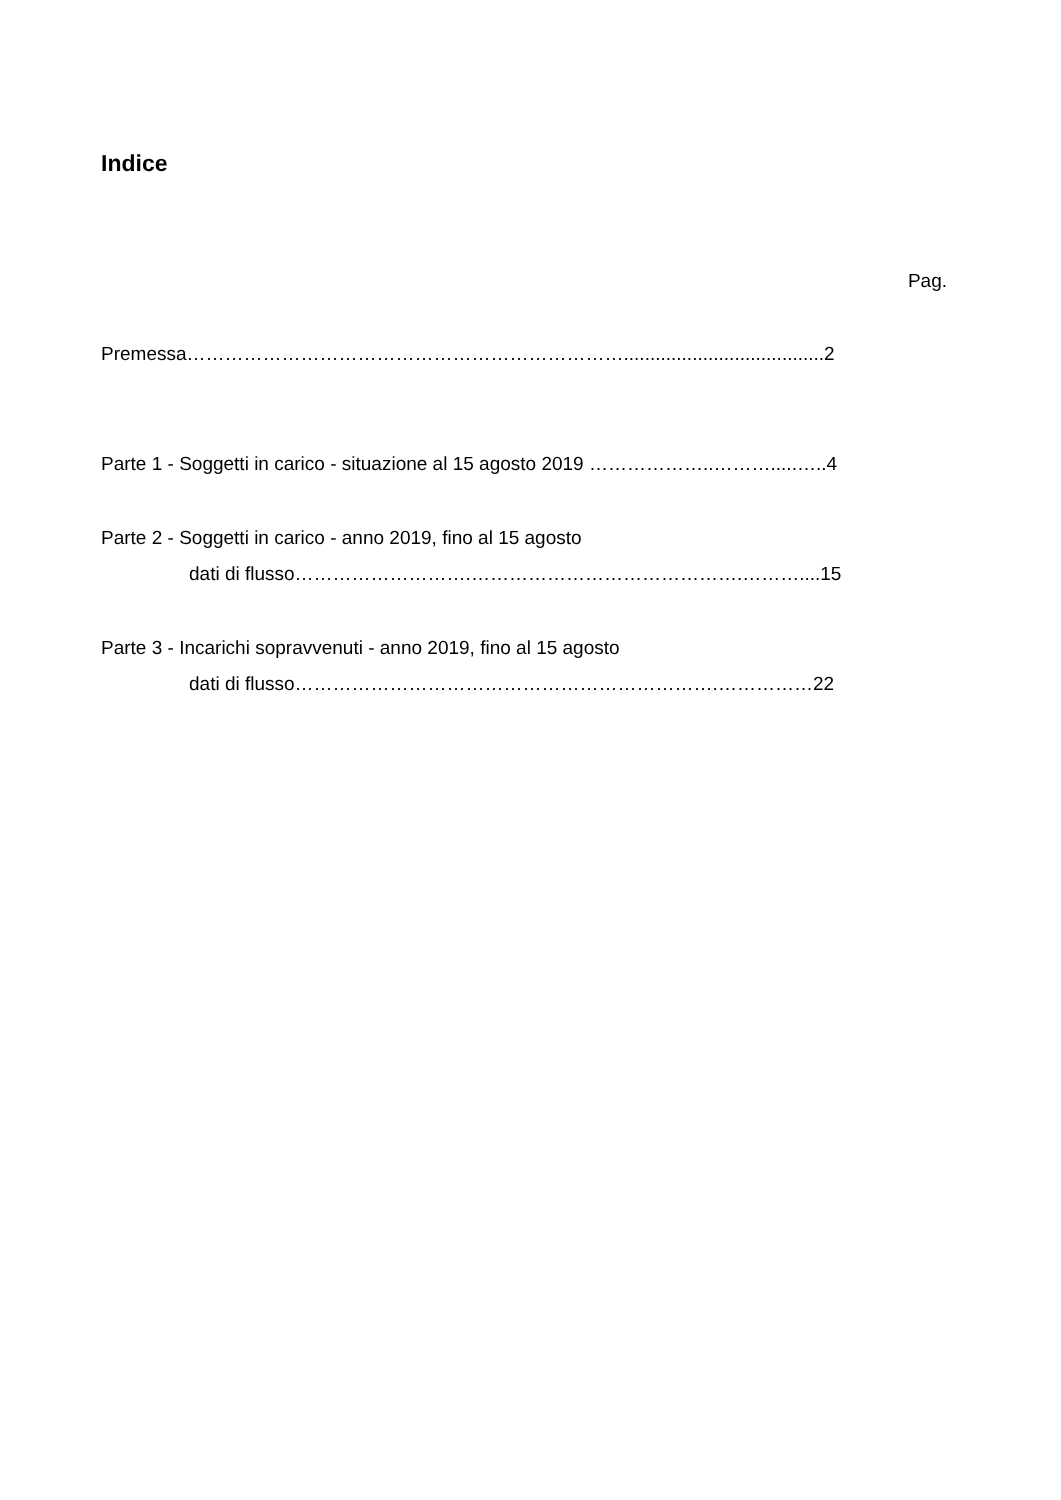Indice
Pag.
Premessa……………………………………………………………......................................2
Parte 1 - Soggetti in carico - situazione al 15 agosto 2019 ………………..……….....…..4
Parte 2 - Soggetti in carico - anno 2019, fino al 15 agosto
dati di flusso……………………….…………………………………….………....15
Parte 3 - Incarichi sopravvenuti - anno 2019, fino al 15 agosto
dati di flusso………………………………………………………….……………22